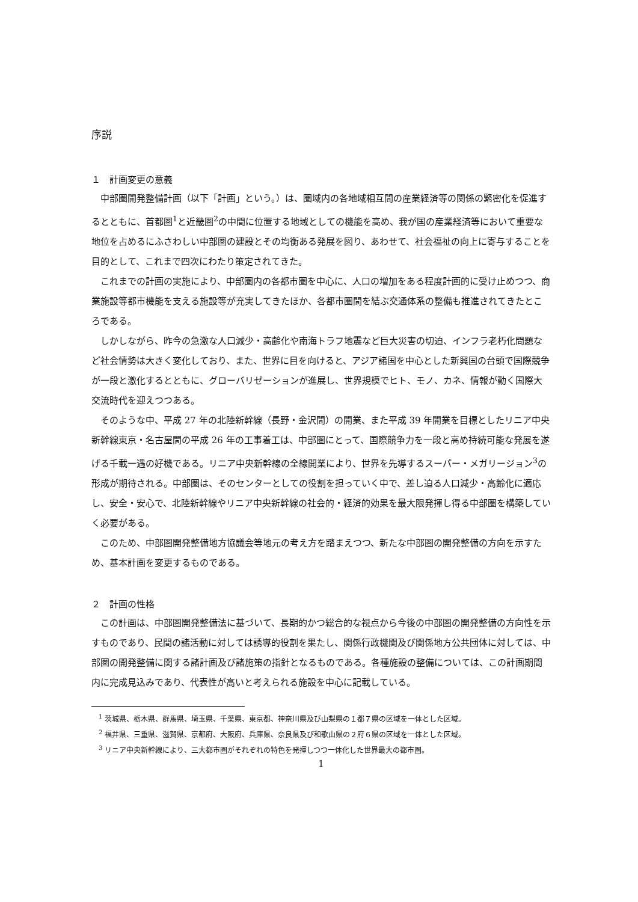序説
１　計画変更の意義
中部圏開発整備計画（以下「計画」という。）は、圏域内の各地域相互間の産業経済等の関係の緊密化を促進するとともに、首都圏<sup>1</sup>と近畿圏<sup>2</sup>の中間に位置する地域としての機能を高め、我が国の産業経済等において重要な地位を占めるにふさわしい中部圏の建設とその均衡ある発展を図り、あわせて、社会福祉の向上に寄与することを目的として、これまで四次にわたり策定されてきた。
これまでの計画の実施により、中部圏内の各都市圏を中心に、人口の増加をある程度計画的に受け止めつつ、商業施設等都市機能を支える施設等が充実してきたほか、各都市圏間を結ぶ交通体系の整備も推進されてきたところである。
しかしながら、昨今の急激な人口減少・高齢化や南海トラフ地震など巨大災害の切迫、インフラ老朽化問題など社会情勢は大きく変化しており、また、世界に目を向けると、アジア諸国を中心とした新興国の台頭で国際競争が一段と激化するとともに、グローバリゼーションが進展し、世界規模でヒト、モノ、カネ、情報が動く国際大交流時代を迎えつつある。
そのような中、平成 27 年の北陸新幹線（長野・金沢間）の開業、また平成 39 年開業を目標としたリニア中央新幹線東京・名古屋間の平成 26 年の工事着工は、中部圏にとって、国際競争力を一段と高め持続可能な発展を遂げる千載一遇の好機である。リニア中央新幹線の全線開業により、世界を先導するスーパー・メガリージョン<sup>3</sup>の形成が期待される。中部圏は、そのセンターとしての役割を担っていく中で、差し迫る人口減少・高齢化に適応し、安全・安心で、北陸新幹線やリニア中央新幹線の社会的・経済的効果を最大限発揮し得る中部圏を構築していく必要がある。
このため、中部圏開発整備地方協議会等地元の考え方を踏まえつつ、新たな中部圏の開発整備の方向を示すため、基本計画を変更するものである。
２　計画の性格
この計画は、中部圏開発整備法に基づいて、長期的かつ総合的な視点から今後の中部圏の開発整備の方向性を示すものであり、民間の諸活動に対しては誘導的役割を果たし、関係行政機関及び関係地方公共団体に対しては、中部圏の開発整備に関する諸計画及び諸施策の指針となるものである。各種施設の整備については、この計画期間内に完成見込みであり、代表性が高いと考えられる施設を中心に記載している。
<sup>1</sup> 茨城県、栃木県、群馬県、埼玉県、千葉県、東京都、神奈川県及び山梨県の１都７県の区域を一体とした区域。
<sup>2</sup> 福井県、三重県、滋賀県、京都府、大阪府、兵庫県、奈良県及び和歌山県の２府６県の区域を一体とした区域。
<sup>3</sup> リニア中央新幹線により、三大都市圏がそれぞれの特色を発揮しつつ一体化した世界最大の都市圏。
1